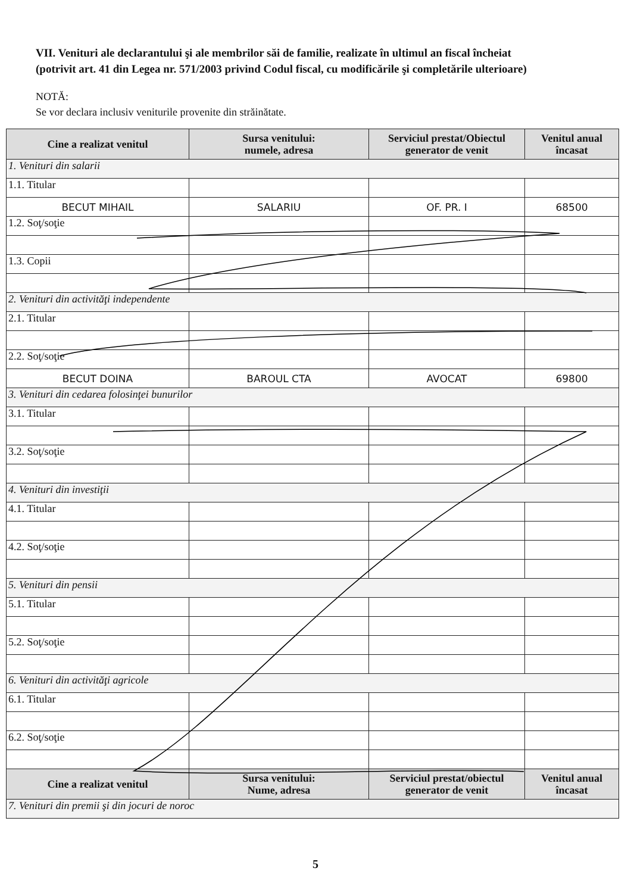VII. Venituri ale declarantului şi ale membrilor săi de familie, realizate în ultimul an fiscal încheiat
(potrivit art. 41 din Legea nr. 571/2003 privind Codul fiscal, cu modificările şi completările ulterioare)
NOTĂ:
Se vor declara inclusiv veniturile provenite din străinătate.
| Cine a realizat venitul | Sursa venitului: numele, adresa | Serviciul prestat/Obiectul generator de venit | Venitul anual încasat |
| --- | --- | --- | --- |
| 1. Venituri din salarii | | | |
| 1.1. Titular | | | |
| BECUT MIHAIL | SALARIU | OF. PR. I | 68500 |
| 1.2. Soţ/soţie | | | |
| 1.3. Copii | | | |
| 2. Venituri din activităţi independente | | | |
| 2.1. Titular | | | |
| 2.2. Soţ/soţie | | | |
| BECUT DOINA | BAROUL CTA | AVOCAT | 69800 |
| 3. Venituri din cedarea folosinţei bunurilor | | | |
| 3.1. Titular | | | |
| 3.2. Soţ/soţie | | | |
| 4. Venituri din investiţii | | | |
| 4.1. Titular | | | |
| 4.2. Soţ/soţie | | | |
| 5. Venituri din pensii | | | |
| 5.1. Titular | | | |
| 5.2. Soţ/soţie | | | |
| 6. Venituri din activităţi agricole | | | |
| 6.1. Titular | | | |
| 6.2. Soţ/soţie | | | |
| Cine a realizat venitul | Sursa venitului: Nume, adresa | Serviciul prestat/obiectul generator de venit | Venitul anual încasat |
| 7. Venituri din premii şi din jocuri de noroc | | | |
5